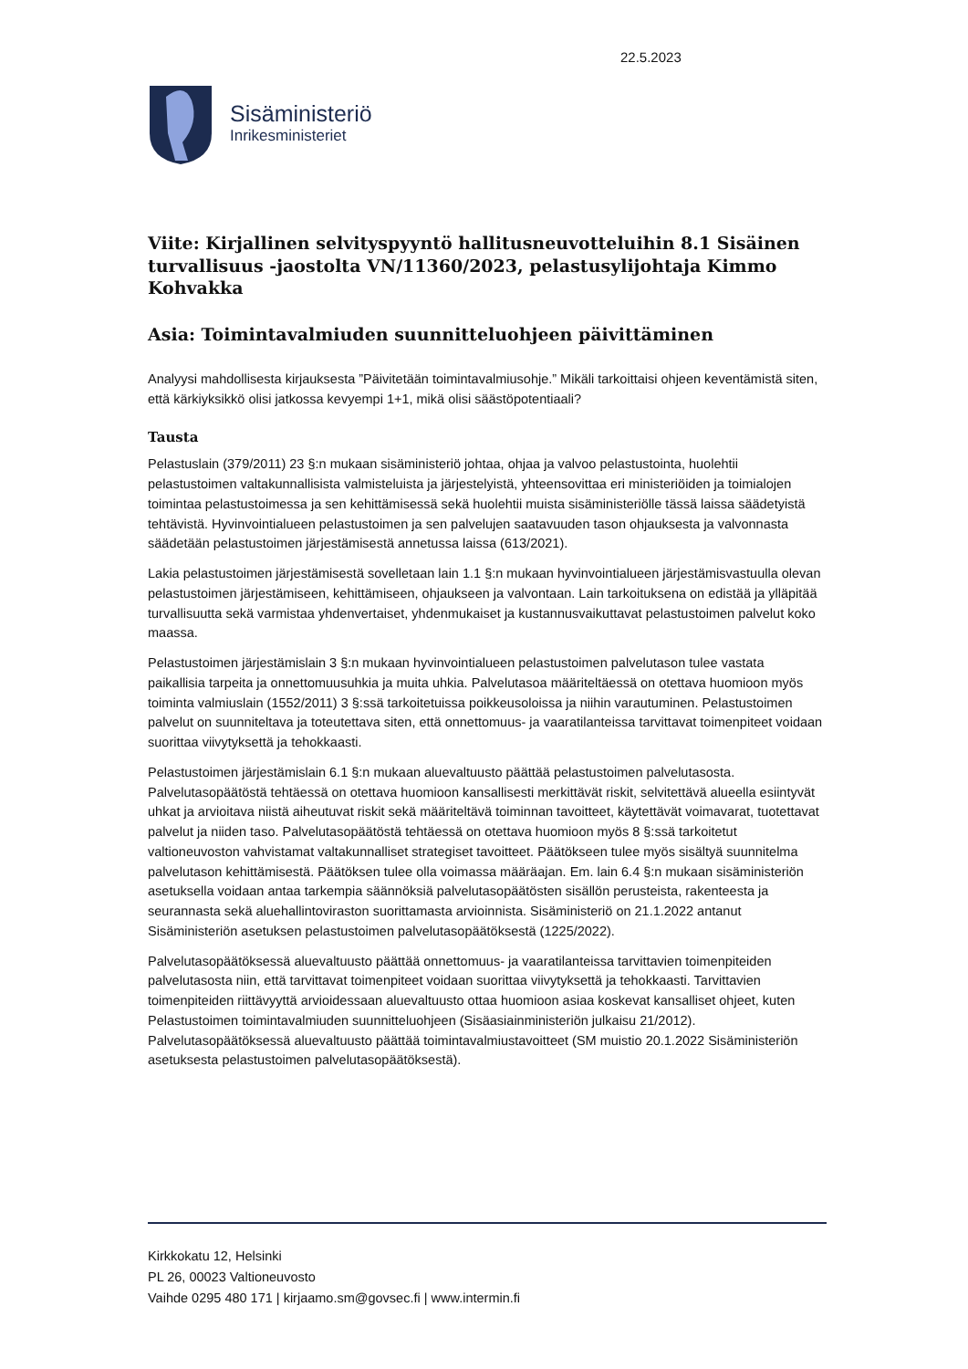22.5.2023
Sisäministeriö
Inrikesministeriet
Viite: Kirjallinen selvityspyyntö hallitusneuvotteluihin 8.1 Sisäinen turvallisuus -jaostolta VN/11360/2023, pelastusylijohtaja Kimmo Kohvakka
Asia: Toimintavalmiuden suunnitteluohjeen päivittäminen
Analyysi mahdollisesta kirjauksesta ”Päivitetään toimintavalmiusohje.” Mikäli tarkoittaisi ohjeen keventämistä siten, että kärkiyksikkö olisi jatkossa kevyempi 1+1, mikä olisi säästöpotentiaali?
Tausta
Pelastuslain (379/2011) 23 §:n mukaan sisäministeriö johtaa, ohjaa ja valvoo pelastustointa, huolehtii pelastustoimen valtakunnallisista valmisteluista ja järjestelyistä, yhteensovittaa eri ministeriöiden ja toimialojen toimintaa pelastustoimessa ja sen kehittämisessä sekä huolehtii muista sisäministeriölle tässä laissa säädetyistä tehtävistä. Hyvinvointialueen pelastustoimen ja sen palvelujen saatavuuden tason ohjauksesta ja valvonnasta säädetään pelastustoimen järjestämisestä annetussa laissa (613/2021).
Lakia pelastustoimen järjestämisestä sovelletaan lain 1.1 §:n mukaan hyvinvointialueen järjestämisvastuulla olevan pelastustoimen järjestämiseen, kehittämiseen, ohjaukseen ja valvontaan. Lain tarkoituksena on edistää ja ylläpitää turvallisuutta sekä varmistaa yhdenvertaiset, yhdenmukaiset ja kustannusvaikuttavat pelastustoimen palvelut koko maassa.
Pelastustoimen järjestämislain 3 §:n mukaan hyvinvointialueen pelastustoimen palvelutason tulee vastata paikallisia tarpeita ja onnettomuusuhkia ja muita uhkia. Palvelutasoa määriteltäessä on otettava huomioon myös toiminta valmiuslain (1552/2011) 3 §:ssä tarkoitetuissa poikkeusoloissa ja niihin varautuminen. Pelastustoimen palvelut on suunniteltava ja toteutettava siten, että onnettomuus- ja vaaratilanteissa tarvittavat toimenpiteet voidaan suorittaa viivytyksettä ja tehokkaasti.
Pelastustoimen järjestämislain 6.1 §:n mukaan aluevaltuusto päättää pelastustoimen palvelutasosta. Palvelutasopäätöstä tehtäessä on otettava huomioon kansallisesti merkittävät riskit, selvitettävä alueella esiintyvät uhkat ja arvioitava niistä aiheutuvat riskit sekä määriteltävä toiminnan tavoitteet, käytettävät voimavarat, tuotettavat palvelut ja niiden taso. Palvelutasopäätöstä tehtäessä on otettava huomioon myös 8 §:ssä tarkoitetut valtioneuvoston vahvistamat valtakunnalliset strategiset tavoitteet. Päätökseen tulee myös sisältyä suunnitelma palvelutason kehittämisestä. Päätöksen tulee olla voimassa määräajan. Em. lain 6.4 §:n mukaan sisäministeriön asetuksella voidaan antaa tarkempia säännöksiä palvelutasopäätösten sisällön perusteista, rakenteesta ja seurannasta sekä aluehallintoviraston suorittamasta arvioinnista. Sisäministeriö on 21.1.2022 antanut Sisäministeriön asetuksen pelastustoimen palvelutasopäätöksestä (1225/2022).
Palvelutasopäätöksessä aluevaltuusto päättää onnettomuus- ja vaaratilanteissa tarvittavien toimenpiteiden palvelutasosta niin, että tarvittavat toimenpiteet voidaan suorittaa viivytyksettä ja tehokkaasti. Tarvittavien toimenpiteiden riittävyyttä arvioidessaan aluevaltuusto ottaa huomioon asiaa koskevat kansalliset ohjeet, kuten Pelastustoimen toimintavalmiuden suunnitteluohjeen (Sisäasiainministeriön julkaisu 21/2012). Palvelutasopäätöksessä aluevaltuusto päättää toimintavalmiustavoitteet (SM muistio 20.1.2022 Sisäministeriön asetuksesta pelastustoimen palvelutasopäätöksestä).
Kirkkokatu 12, Helsinki
PL 26, 00023 Valtioneuvosto
Vaihde 0295 480 171 | kirjaamo.sm@govsec.fi | www.intermin.fi